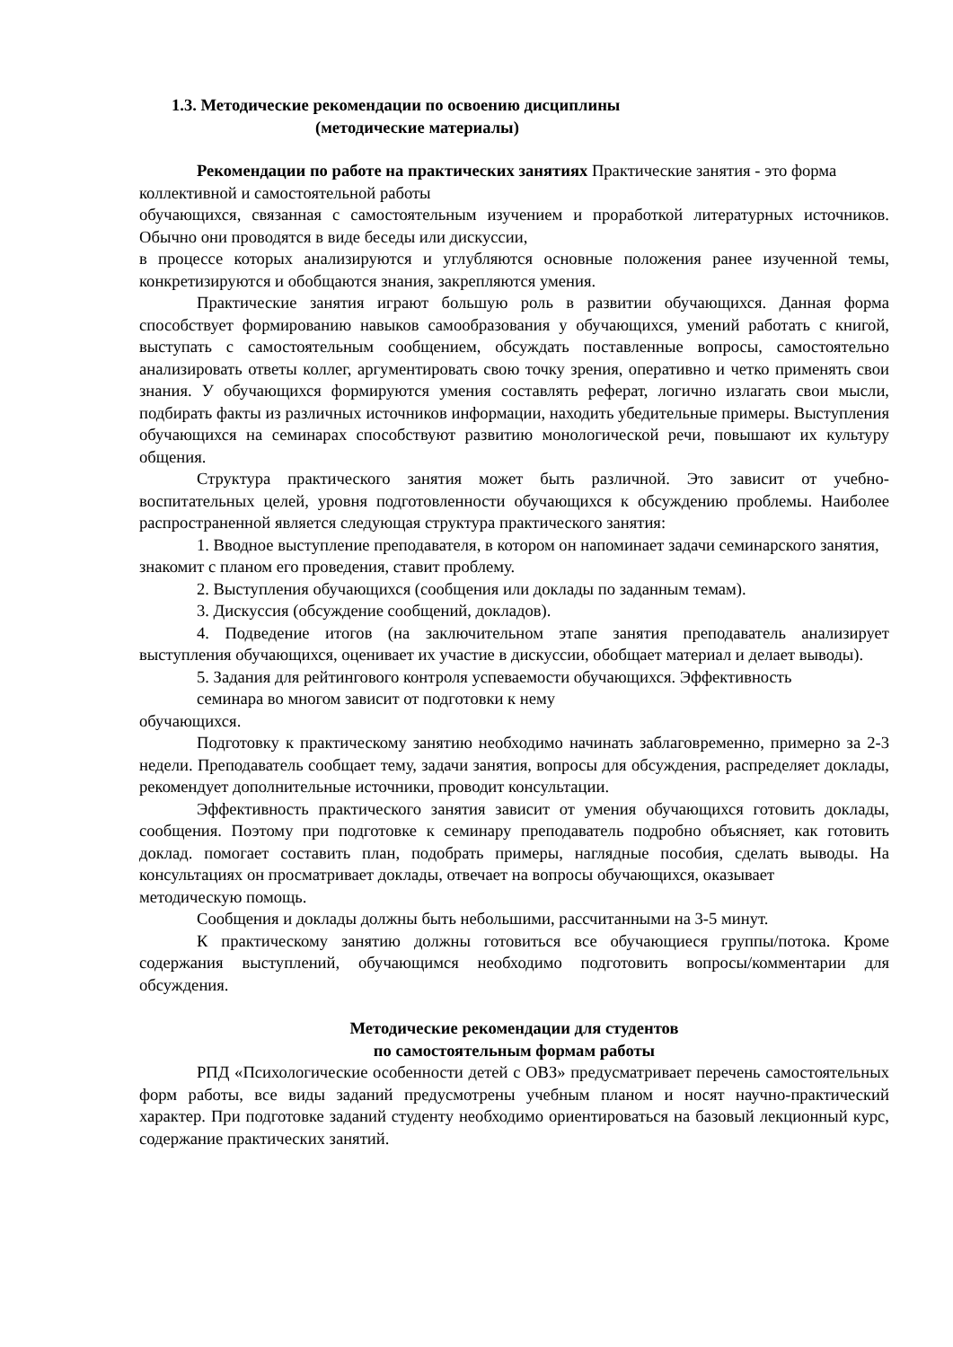1.3. Методические рекомендации по освоению дисциплины
(методические материалы)
Рекомендации по работе на практических занятиях Практические занятия - это форма коллективной и самостоятельной работы
обучающихся, связанная с самостоятельным изучением и проработкой литературных источников. Обычно они проводятся в виде беседы или дискуссии,
в процессе которых анализируются и углубляются основные положения ранее изученной темы, конкретизируются и обобщаются знания, закрепляются умения.
Практические занятия играют большую роль в развитии обучающихся. Данная форма способствует формированию навыков самообразования у обучающихся, умений работать с книгой, выступать с самостоятельным сообщением, обсуждать поставленные вопросы, самостоятельно анализировать ответы коллег, аргументировать свою точку зрения, оперативно и четко применять свои знания. У обучающихся формируются умения составлять реферат, логично излагать свои мысли, подбирать факты из различных источников информации, находить убедительные примеры. Выступления обучающихся на семинарах способствуют развитию монологической речи, повышают их культуру общения.
Структура практического занятия может быть различной. Это зависит от учебно-воспитательных целей, уровня подготовленности обучающихся к обсуждению проблемы. Наиболее распространенной является следующая структура практического занятия:
1. Вводное выступление преподавателя, в котором он напоминает задачи семинарского занятия, знакомит с планом его проведения, ставит проблему.
2. Выступления обучающихся (сообщения или доклады по заданным темам).
3. Дискуссия (обсуждение сообщений, докладов).
4. Подведение итогов (на заключительном этапе занятия преподаватель анализирует выступления обучающихся, оценивает их участие в дискуссии, обобщает материал и делает выводы).
5. Задания для рейтингового контроля успеваемости обучающихся. Эффективность
семинара во многом зависит от подготовки к нему
обучающихся.
Подготовку к практическому занятию необходимо начинать заблаговременно, примерно за 2-3 недели. Преподаватель сообщает тему, задачи занятия, вопросы для обсуждения, распределяет доклады, рекомендует дополнительные источники, проводит консультации.
Эффективность практического занятия зависит от умения обучающихся готовить доклады, сообщения. Поэтому при подготовке к семинару преподаватель подробно объясняет, как готовить доклад. помогает составить план, подобрать примеры, наглядные пособия, сделать выводы. На консультациях он просматривает доклады, отвечает на вопросы обучающихся, оказывает
методическую помощь.
Сообщения и доклады должны быть небольшими, рассчитанными на 3-5 минут.
К практическому занятию должны готовиться все обучающиеся группы/потока. Кроме содержания выступлений, обучающимся необходимо подготовить вопросы/комментарии для обсуждения.
Методические рекомендации для студентов
по самостоятельным формам работы
РПД «Психологические особенности детей с ОВЗ» предусматривает перечень самостоятельных форм работы, все виды заданий предусмотрены учебным планом и носят научно-практический характер. При подготовке заданий студенту необходимо ориентироваться на базовый лекционный курс, содержание практических занятий.